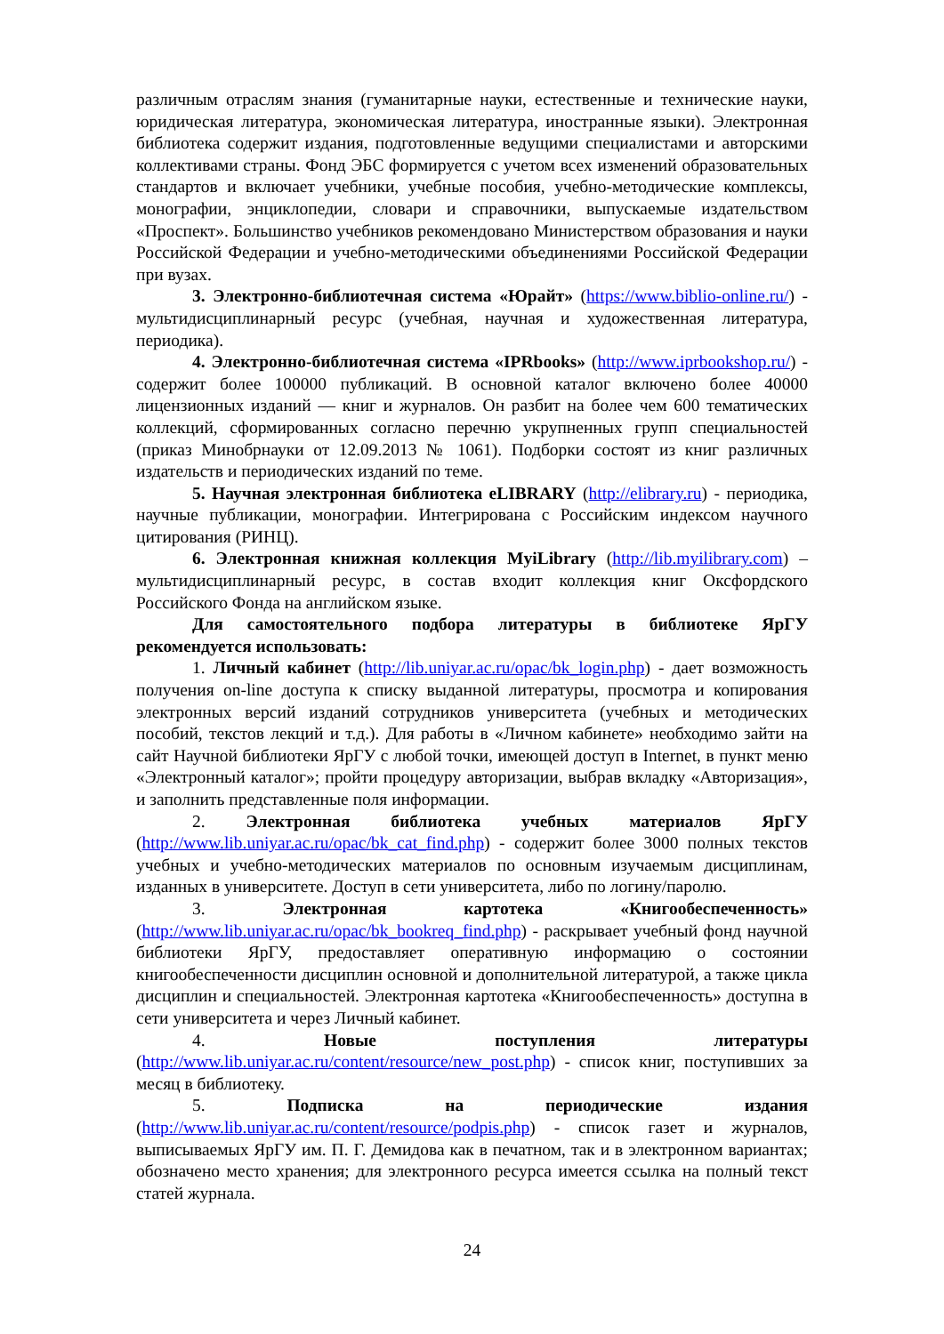различным отраслям знания (гуманитарные науки, естественные и технические науки, юридическая литература, экономическая литература, иностранные языки). Электронная библиотека содержит издания, подготовленные ведущими специалистами и авторскими коллективами страны. Фонд ЭБС формируется с учетом всех изменений образовательных стандартов и включает учебники, учебные пособия, учебно-методические комплексы, монографии, энциклопедии, словари и справочники, выпускаемые издательством «Проспект». Большинство учебников рекомендовано Министерством образования и науки Российской Федерации и учебно-методическими объединениями Российской Федерации при вузах.
3. Электронно-библиотечная система «Юрайт» (https://www.biblio-online.ru/) - мультидисциплинарный ресурс (учебная, научная и художественная литература, периодика).
4. Электронно-библиотечная система «IPRbooks» (http://www.iprbookshop.ru/) - содержит более 100000 публикаций. В основной каталог включено более 40000 лицензионных изданий — книг и журналов. Он разбит на более чем 600 тематических коллекций, сформированных согласно перечню укрупненных групп специальностей (приказ Минобрнауки от 12.09.2013 № 1061). Подборки состоят из книг различных издательств и периодических изданий по теме.
5. Научная электронная библиотека eLIBRARY (http://elibrary.ru) - периодика, научные публикации, монографии. Интегрирована с Российским индексом научного цитирования (РИНЦ).
6. Электронная книжная коллекция MyiLibrary (http://lib.myilibrary.com) – мультидисциплинарный ресурс, в состав входит коллекция книг Оксфордского Российского Фонда на английском языке.
Для самостоятельного подбора литературы в библиотеке ЯрГУ рекомендуется использовать:
1. Личный кабинет (http://lib.uniyar.ac.ru/opac/bk_login.php) - дает возможность получения on-line доступа к списку выданной литературы, просмотра и копирования электронных версий изданий сотрудников университета (учебных и методических пособий, текстов лекций и т.д.). Для работы в «Личном кабинете» необходимо зайти на сайт Научной библиотеки ЯрГУ с любой точки, имеющей доступ в Internet, в пункт меню «Электронный каталог»; пройти процедуру авторизации, выбрав вкладку «Авторизация», и заполнить представленные поля информации.
2. Электронная библиотека учебных материалов ЯрГУ (http://www.lib.uniyar.ac.ru/opac/bk_cat_find.php) - содержит более 3000 полных текстов учебных и учебно-методических материалов по основным изучаемым дисциплинам, изданных в университете. Доступ в сети университета, либо по логину/паролю.
3. Электронная картотека «Книгообеспеченность» (http://www.lib.uniyar.ac.ru/opac/bk_bookreq_find.php) - раскрывает учебный фонд научной библиотеки ЯрГУ, предоставляет оперативную информацию о состоянии книгообеспеченности дисциплин основной и дополнительной литературой, а также цикла дисциплин и специальностей. Электронная картотека «Книгообеспеченность» доступна в сети университета и через Личный кабинет.
4. Новые поступления литературы (http://www.lib.uniyar.ac.ru/content/resource/new_post.php) - список книг, поступивших за месяц в библиотеку.
5. Подписка на периодические издания (http://www.lib.uniyar.ac.ru/content/resource/podpis.php) - список газет и журналов, выписываемых ЯрГУ им. П. Г. Демидова как в печатном, так и в электронном вариантах; обозначено место хранения; для электронного ресурса имеется ссылка на полный текст статей журнала.
24